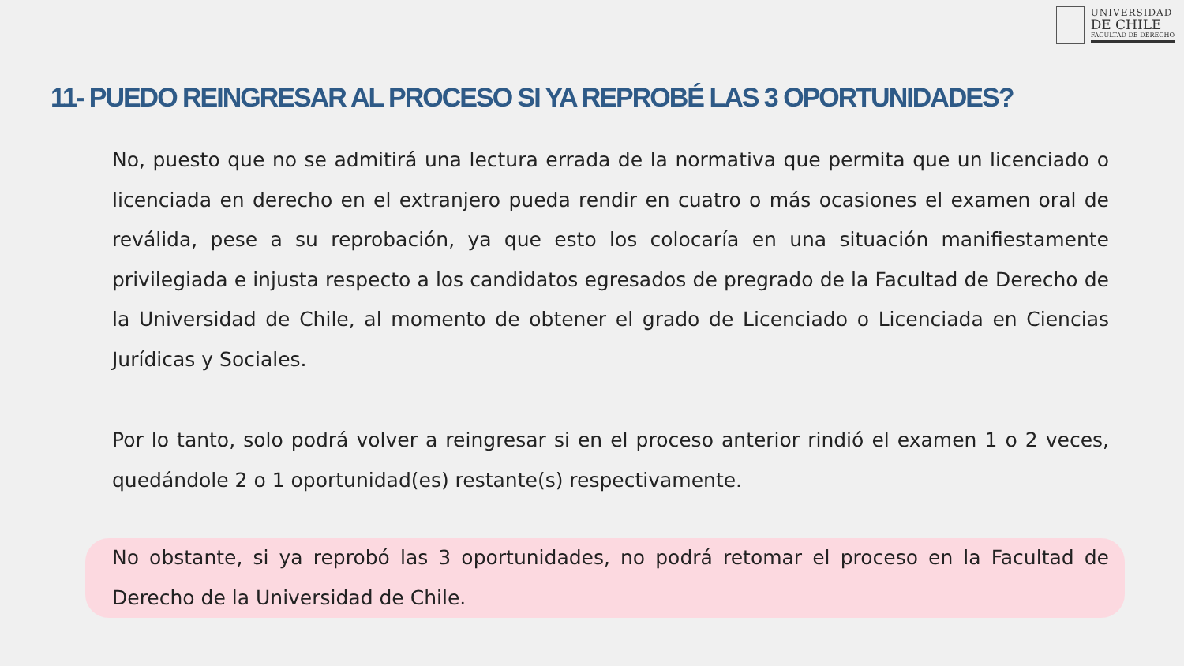UNIVERSIDAD
DE CHILE
FACULTAD DE DERECHO
11- PUEDO REINGRESAR AL PROCESO SI YA REPROBÉ LAS 3 OPORTUNIDADES?
No, puesto que no se admitirá una lectura errada de la normativa que permita que un licenciado o licenciada en derecho en el extranjero pueda rendir en cuatro o más ocasiones el examen oral de reválida, pese a su reprobación, ya que esto los colocaría en una situación manifiestamente privilegiada e injusta respecto a los candidatos egresados de pregrado de la Facultad de Derecho de la Universidad de Chile, al momento de obtener el grado de Licenciado o Licenciada en Ciencias Jurídicas y Sociales.
Por lo tanto, solo podrá volver a reingresar si en el proceso anterior rindió el examen 1 o 2 veces, quedándole 2 o 1 oportunidad(es) restante(s) respectivamente.
No obstante, si ya reprobó las 3 oportunidades, no podrá retomar el proceso en la Facultad de Derecho de la Universidad de Chile.